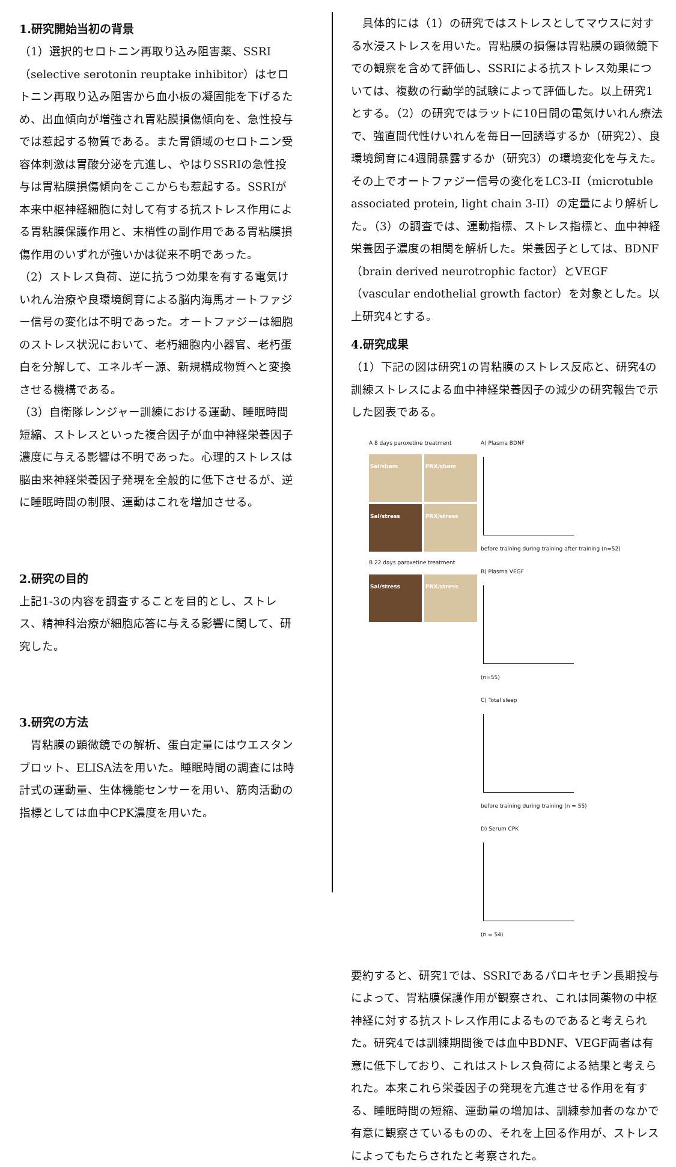1.研究開始当初の背景
（1）選択的セロトニン再取り込み阻害薬、SSRI（selective serotonin reuptake inhibitor）はセロトニン再取り込み阻害から血小板の凝固能を下げるため、出血傾向が増強され胃粘膜損傷傾向を、急性投与では惹起する物質である。また胃領域のセロトニン受容体刺激は胃酸分泌を亢進し、やはりSSRIの急性投与は胃粘膜損傷傾向をここからも惹起する。SSRIが本来中枢神経細胞に対して有する抗ストレス作用による胃粘膜保護作用と、末梢性の副作用である胃粘膜損傷作用のいずれが強いかは従来不明であった。
（2）ストレス負荷、逆に抗うつ効果を有する電気けいれん治療や良環境飼育による脳内海馬オートファジー信号の変化は不明であった。オートファジーは細胞のストレス状況において、老朽細胞内小器官、老朽蛋白を分解して、エネルギー源、新規構成物質へと変換させる機構である。
（3）自衛隊レンジャー訓練における運動、睡眠時間短縮、ストレスといった複合因子が血中神経栄養因子濃度に与える影響は不明であった。心理的ストレスは脳由来神経栄養因子発現を全般的に低下させるが、逆に睡眠時間の制限、運動はこれを増加させる。
2.研究の目的
上記1-3の内容を調査することを目的とし、ストレス、精神科治療が細胞応答に与える影響に関して、研究した。
3.研究の方法
　胃粘膜の顕微鏡での解析、蛋白定量にはウエスタンブロット、ELISA法を用いた。睡眠時間の調査には時計式の運動量、生体機能センサーを用い、筋肉活動の指標としては血中CPK濃度を用いた。
　具体的には（1）の研究ではストレスとしてマウスに対する水浸ストレスを用いた。胃粘膜の損傷は胃粘膜の顕微鏡下での観察を含めて評価し、SSRIによる抗ストレス効果については、複数の行動学的試験によって評価した。以上研究1とする。（2）の研究ではラットに10日間の電気けいれん療法で、強直間代性けいれんを毎日一回誘導するか（研究2）、良環境飼育に4週間暴露するか（研究3）の環境変化を与えた。その上でオートファジー信号の変化をLC3-II（microtuble associated protein, light chain 3-II）の定量により解析した。（3）の調査では、運動指標、ストレス指標と、血中神経栄養因子濃度の相関を解析した。栄養因子としては、BDNF（brain derived neurotrophic factor）とVEGF（vascular endothelial growth factor）を対象とした。以上研究4とする。
4.研究成果
（1）下記の図は研究1の胃粘膜のストレス反応と、研究4の訓練ストレスによる血中神経栄養因子の減少の研究報告で示した図表である。
A 8 days paroxetine treatment
Sal/sham PRX/sham
Sal/stress PRX/stress
B 22 days paroxetine treatment
Sal/stress PRX/stress
A) Plasma BDNF
before training during training after training (n=52)
B) Plasma VEGF
(n=55)
C) Total sleep
before training during training (n = 55)
D) Serum CPK
(n = 54)
要約すると、研究1では、SSRIであるパロキセチン長期投与によって、胃粘膜保護作用が観察され、これは同薬物の中枢神経に対する抗ストレス作用によるものであると考えられた。研究4では訓練期間後では血中BDNF、VEGF両者は有意に低下しており、これはストレス負荷による結果と考えられた。本来これら栄養因子の発現を亢進させる作用を有する、睡眠時間の短縮、運動量の増加は、訓練参加者のなかで有意に観察さているものの、それを上回る作用が、ストレスによってもたらされたと考察された。